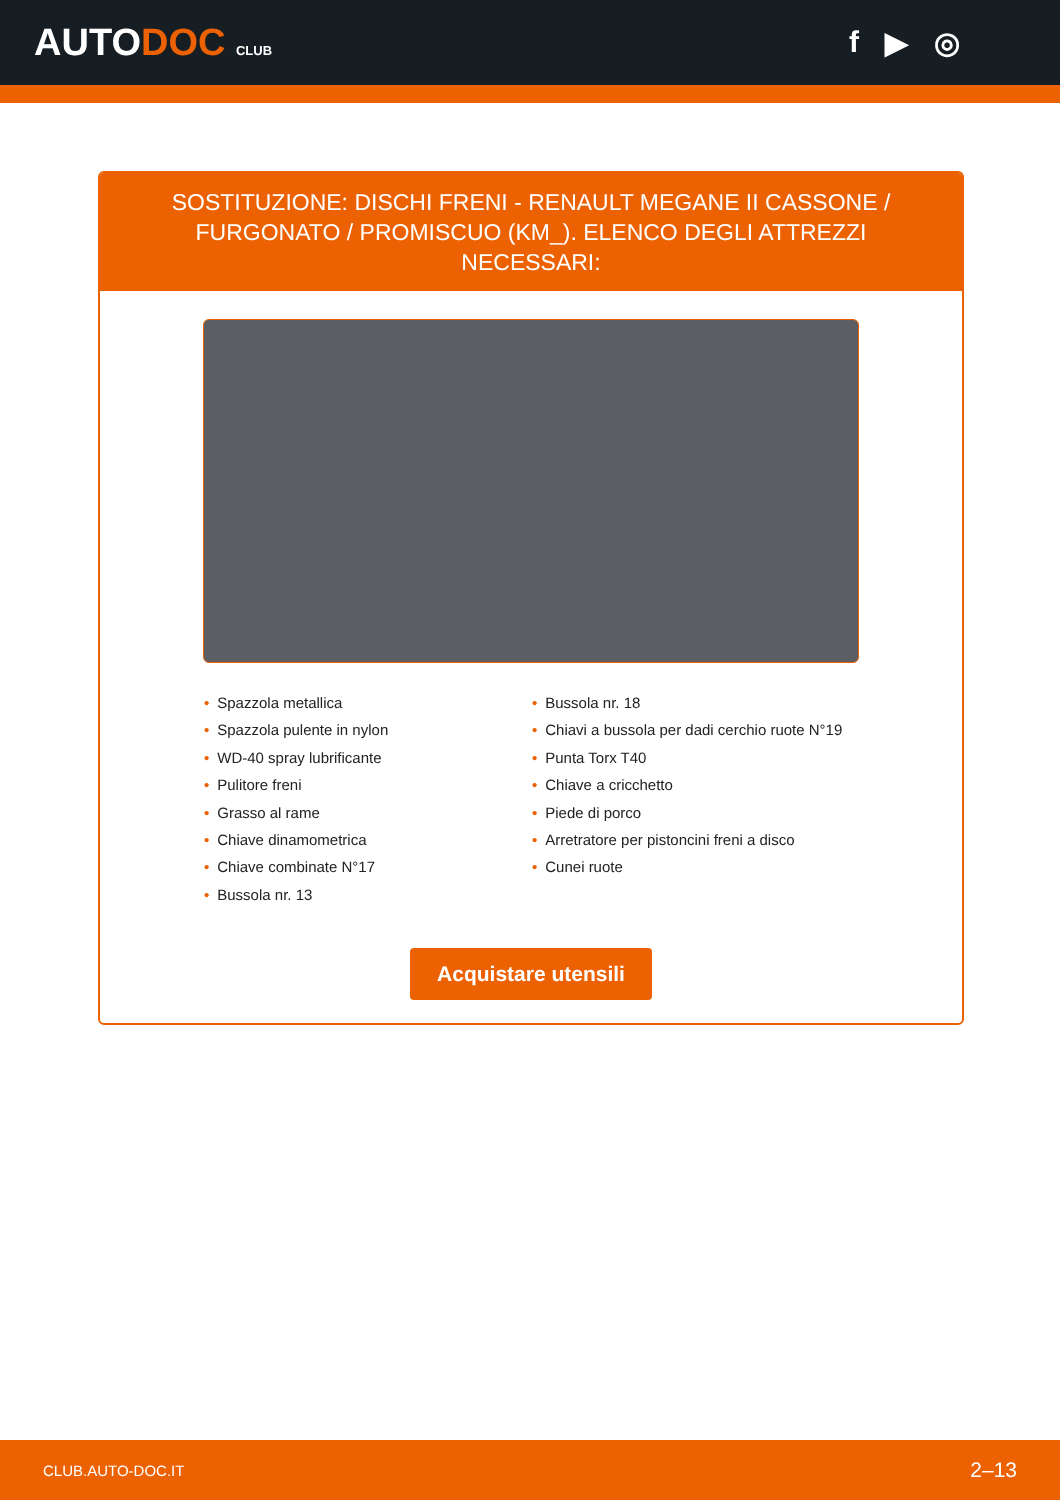AUTODOC CLUB
f ▶ ◎
SOSTITUZIONE: DISCHI FRENI - RENAULT MEGANE II CASSONE / FURGONATO / PROMISCUO (KM_). ELENCO DEGLI ATTREZZI NECESSARI:
• Spazzola metallica
• Spazzola pulente in nylon
• WD-40 spray lubrificante
• Pulitore freni
• Grasso al rame
• Chiave dinamometrica
• Chiave combinate N°17
• Bussola nr. 13
• Bussola nr. 18
• Chiavi a bussola per dadi cerchio ruote N°19
• Punta Torx T40
• Chiave a cricchetto
• Piede di porco
• Arretratore per pistoncini freni a disco
• Cunei ruote
Acquistare utensili
CLUB.AUTO-DOC.IT 2–13